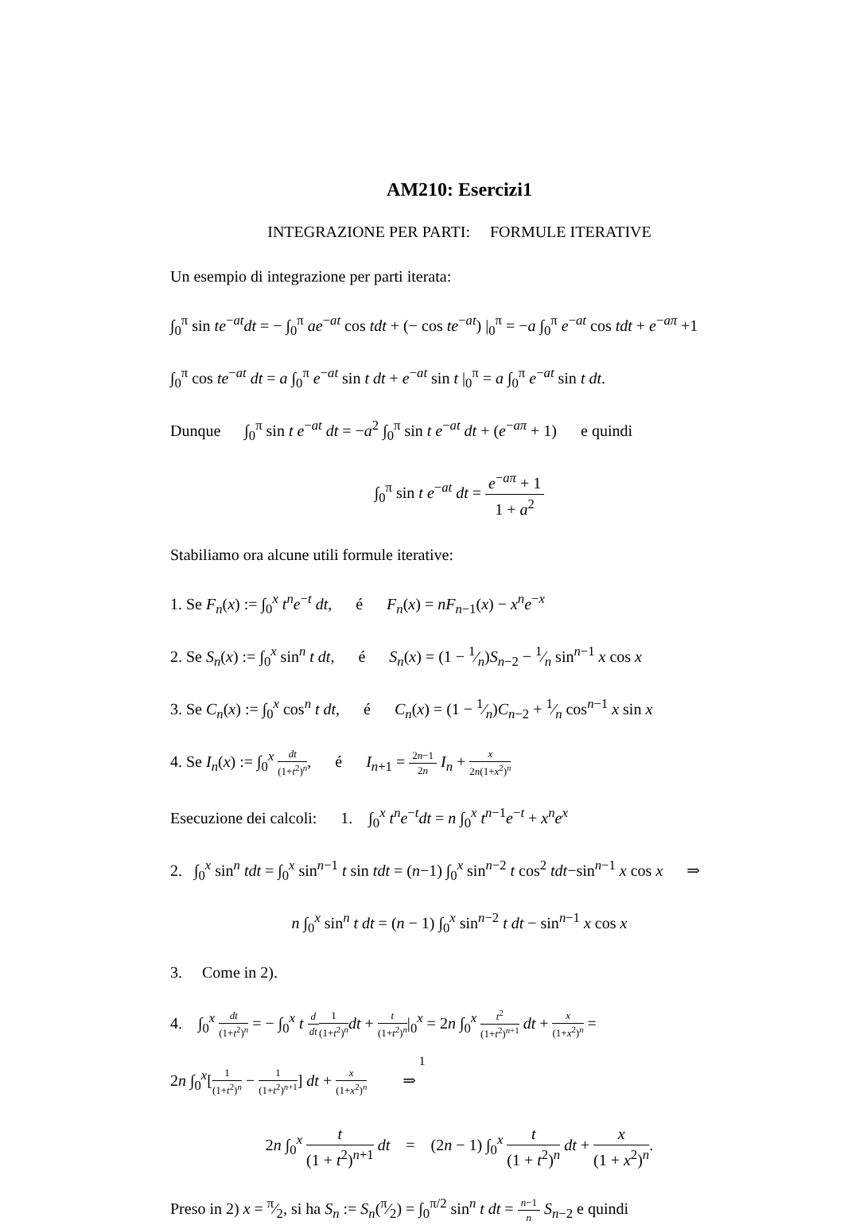AM210: Esercizi1
INTEGRAZIONE PER PARTI: FORMULE ITERATIVE
Un esempio di integrazione per parti iterata:
∫<sub>0</sub><sup>π</sup> sin te<sup>−at</sup>dt = − ∫<sub>0</sub><sup>π</sup> ae<sup>−at</sup> cos tdt + (− cos te<sup>−at</sup>) |<sub>0</sub><sup>π</sup> = −a ∫<sub>0</sub><sup>π</sup> e<sup>−at</sup> cos tdt + e<sup>−aπ</sup> +1
∫<sub>0</sub><sup>π</sup> cos te<sup>−at</sup> dt = a ∫<sub>0</sub><sup>π</sup> e<sup>−at</sup> sin t dt + e<sup>−at</sup> sin t |<sub>0</sub><sup>π</sup> = a ∫<sub>0</sub><sup>π</sup> e<sup>−at</sup> sin t dt.
Dunque ∫<sub>0</sub><sup>π</sup> sin t e<sup>−at</sup> dt = −a<sup>2</sup> ∫<sub>0</sub><sup>π</sup> sin t e<sup>−at</sup> dt + (e<sup>−aπ</sup> + 1) e quindi
∫<sub>0</sub><sup>π</sup> sin t e<sup>−at</sup> dt = e<sup>−aπ</sup> + 1 1 + a<sup>2</sup>
Stabiliamo ora alcune utili formule iterative:
1. Se F<sub>n</sub>(x) := ∫<sub>0</sub><sup>x</sup> t<sup>n</sup>e<sup>−t</sup> dt, é F<sub>n</sub>(x) = nF<sub>n−1</sub>(x) − x<sup>n</sup>e<sup>−x</sup>
2. Se S<sub>n</sub>(x) := ∫<sub>0</sub><sup>x</sup> sin<sup>n</sup> t dt, é S<sub>n</sub>(x) = (1 − 1⁄n)S<sub>n−2</sub> − 1⁄n sin<sup>n−1</sup> x cos x
3. Se C<sub>n</sub>(x) := ∫<sub>0</sub><sup>x</sup> cos<sup>n</sup> t dt, é C<sub>n</sub>(x) = (1 − 1⁄n)C<sub>n−2</sub> + 1⁄n cos<sup>n−1</sup> x sin x
4. Se I<sub>n</sub>(x) := ∫<sub>0</sub><sup>x</sup> dt (1+t<sup>2</sup>)<sup>n</sup>, é I<sub>n+1</sub> = 2n−1 2n I<sub>n</sub> + x 2n(1+x<sup>2</sup>)<sup>n</sup>
Esecuzione dei calcoli: 1. ∫<sub>0</sub><sup>x</sup> t<sup>n</sup>e<sup>−t</sup>dt = n ∫<sub>0</sub><sup>x</sup> t<sup>n−1</sup>e<sup>−t</sup> + x<sup>n</sup>e<sup>x</sup>
2. ∫<sub>0</sub><sup>x</sup> sin<sup>n</sup> tdt = ∫<sub>0</sub><sup>x</sup> sin<sup>n−1</sup> t sin tdt = (n−1) ∫<sub>0</sub><sup>x</sup> sin<sup>n−2</sup> t cos<sup>2</sup> tdt−sin<sup>n−1</sup> x cos x ⇒
n ∫<sub>0</sub><sup>x</sup> sin<sup>n</sup> t dt = (n − 1) ∫<sub>0</sub><sup>x</sup> sin<sup>n−2</sup> t dt − sin<sup>n−1</sup> x cos x
3. Come in 2).
4. ∫<sub>0</sub><sup>x</sup> dt (1+t<sup>2</sup>)<sup>n</sup> = − ∫<sub>0</sub><sup>x</sup> t d dt 1 (1+t<sup>2</sup>)<sup>n</sup> dt + t (1+t<sup>2</sup>)<sup>n</sup>|<sub>0</sub><sup>x</sup> = 2n ∫<sub>0</sub><sup>x</sup> t<sup>2</sup> (1+t<sup>2</sup>)<sup>n+1</sup> dt + x (1+x<sup>2</sup>)<sup>n</sup> =
2n ∫<sub>0</sub><sup>x</sup>[1 (1+t<sup>2</sup>)<sup>n</sup> − 1 (1+t<sup>2</sup>)<sup>n+1</sup>] dt + x (1+x<sup>2</sup>)<sup>n</sup> ⇒
2n ∫<sub>0</sub><sup>x</sup> t (1 + t<sup>2</sup>)<sup>n+1</sup> dt = (2n − 1) ∫<sub>0</sub><sup>x</sup> t (1 + t<sup>2</sup>)<sup>n</sup> dt + x (1 + x<sup>2</sup>)<sup>n</sup>.
Preso in 2) x = π⁄2, si ha S<sub>n</sub> := S<sub>n</sub>(π⁄2) = ∫<sub>0</sub><sup>π/2</sup> sin<sup>n</sup> t dt = n−1 n S<sub>n−2</sub> e quindi
1